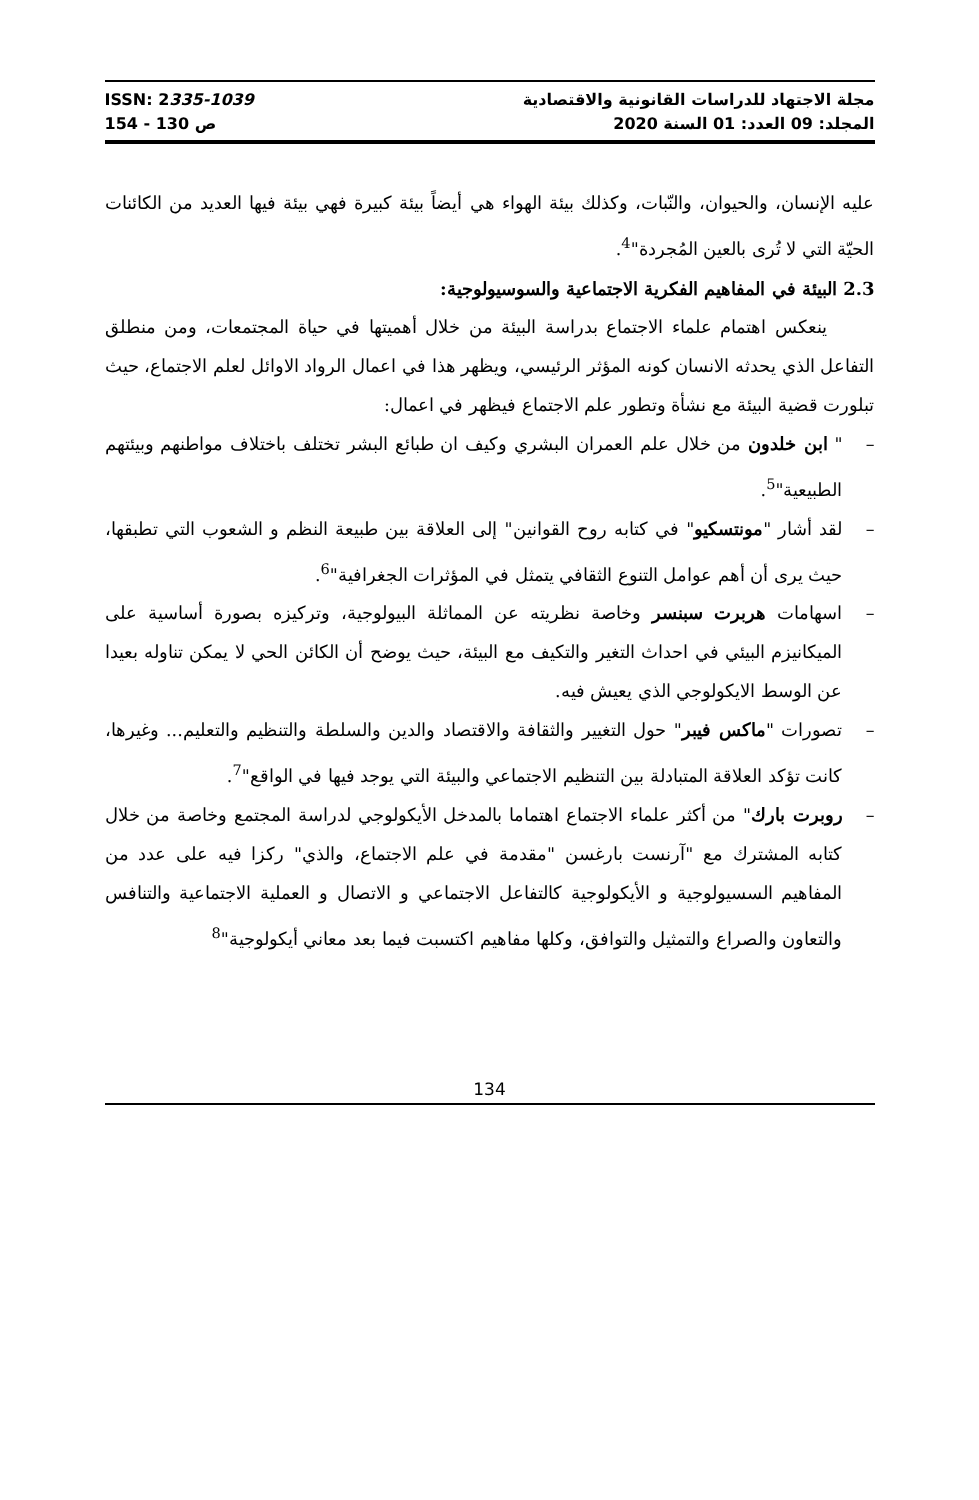ISSN: 2335-1039
154 - 130 ص
مجلة الاجتهاد للدراسات القانونية والاقتصادية
المجلد: 09 العدد: 01 السنة 2020
عليه الإنسان، والحيوان، والنّبات، وكذلك بيئة الهواء هي أيضاً بيئة كبيرة فهي بيئة فيها العديد من الكائنات الحيّة التي لا تُرى بالعين المُجردة"<sup>4</sup>.
2.3 البيئة في المفاهيم الفكرية الاجتماعية والسوسيولوجية:
ينعكس اهتمام علماء الاجتماع بدراسة البيئة من خلال أهميتها في حياة المجتمعات، ومن منطلق التفاعل الذي يحدثه الانسان كونه المؤثر الرئيسي، ويظهر هذا في اعمال الرواد الاوائل لعلم الاجتماع، حيث تبلورت قضية البيئة مع نشأة وتطور علم الاجتماع فيظهر في اعمال:
– " ابن خلدون من خلال علم العمران البشري وكيف ان طبائع البشر تختلف باختلاف مواطنهم وبيئتهم الطبيعية"<sup>5</sup>.
– لقد أشار "مونتسكيو" في كتابه روح القوانين" إلى العلاقة بين طبيعة النظم و الشعوب التي تطبقها، حيث يرى أن أهم عوامل التنوع الثقافي يتمثل في المؤثرات الجغرافية"<sup>6</sup>.
– اسهامات هربرت سبنسر وخاصة نظريته عن المماثلة البيولوجية، وتركيزه بصورة أساسية على الميكانيزم البيئي في احداث التغير والتكيف مع البيئة، حيث يوضح أن الكائن الحي لا يمكن تناوله بعيدا عن الوسط الايكولوجي الذي يعيش فيه.
– تصورات "ماكس فيبر" حول التغيير والثقافة والاقتصاد والدين والسلطة والتنظيم والتعليم... وغيرها، كانت تؤكد العلاقة المتبادلة بين التنظيم الاجتماعي والبيئة التي يوجد فيها في الواقع"<sup>7</sup>.
– روبرت بارك" من أكثر علماء الاجتماع اهتماما بالمدخل الأيكولوجي لدراسة المجتمع وخاصة من خلال كتابه المشترك مع "آرنست بارغسن "مقدمة في علم الاجتماع، والذي" ركزا فيه على عدد من المفاهيم السسيولوجية و الأيكولوجية كالتفاعل الاجتماعي و الاتصال و العملية الاجتماعية والتنافس والتعاون والصراع والتمثيل والتوافق، وكلها مفاهيم اكتسبت فيما بعد معاني أيكولوجية"<sup>8</sup>
134